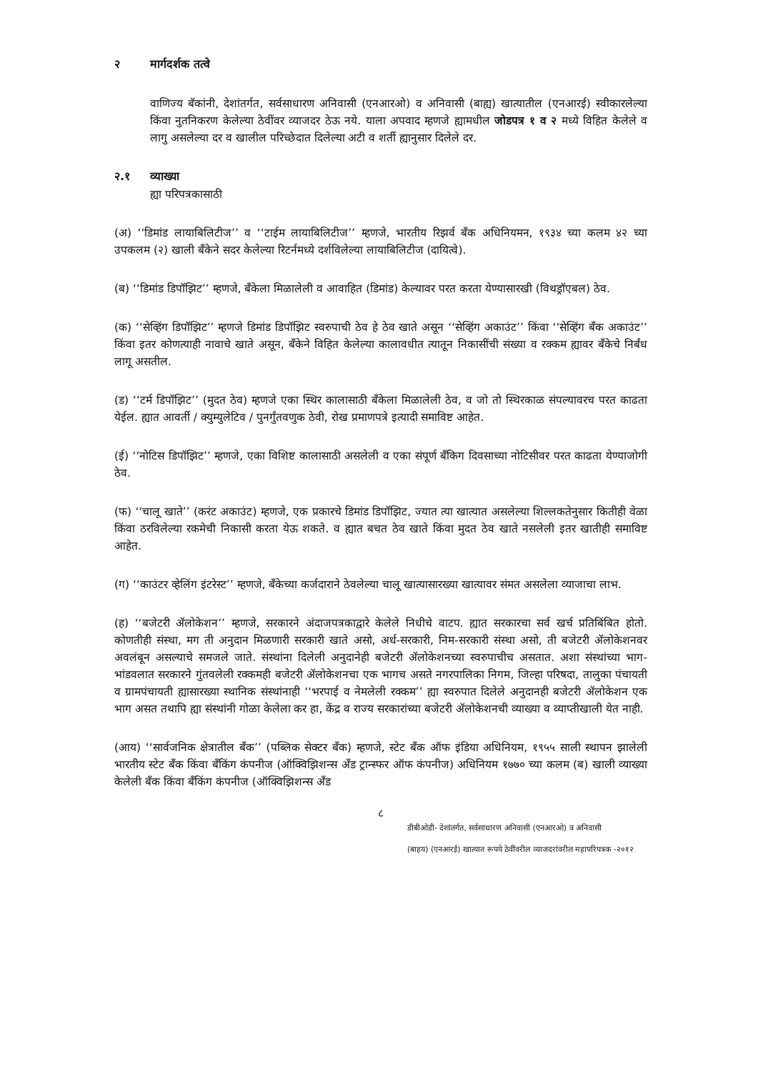२ मार्गदर्शक तत्वे
वाणिज्य बॅकांनी, देशांतर्गत, सर्वसाधारण अनिवासी (एनआरओ) व अनिवासी (बाह्य) खात्यातील (एनआरई) स्वीकारलेल्या किंवा नुतनिकरण केलेल्या ठेवींवर व्याजदर ठेऊ नये. याला अपवाद म्हणजे ह्यामधील जोडपत्र १ व २ मध्ये विहित केलेले व लागु असलेल्या दर व खालील परिच्छेदात दिलेल्या अटी व शर्ती ह्यानुसार दिलेले दर.
२.१ व्याख्या
ह्या परिपत्रकासाठी
(अ) ‘‘डिमांड लायाबिलिटीज’’ व ‘‘टाईम लायाबिलिटीज’’ म्हणजे, भारतीय रिझर्व बँक अधिनियमन, १९३४ च्या कलम ४२ च्या उपकलम (२) खाली बँकेने सदर केलेल्या रिटर्नमध्ये दर्शविलेल्या लायाबिलिटीज (दायित्वे).
(ब) ‘‘डिमांड डिपॉझिट’’ म्हणजे, बँकेला मिळालेली व आवाहित (डिमांड) केल्यावर परत करता येण्यासारखी (विथड्रॉएबल) ठेव.
(क) ‘‘सेव्हिंग डिपॉझिट’’ म्हणजे डिमांड डिपॉझिट स्वरुपाची ठेव हे ठेव खाते असून ‘‘सेव्हिंग अकाउंट’’ किंवा ‘‘सेव्हिंग बँक अकाउंट’’ किंवा इतर कोणत्याही नावाचे खाते असून, बँकेने विहित केलेल्या कालावधीत त्यातून निकासींची संख्या व रक्कम ह्यावर बँकेचे निर्बंध लागू असतील.
(ड) ‘‘टर्म डिपॉझिट’’ (मुदत ठेव) म्हणजे एका स्थिर कालासाठी बँकेला मिळालेली ठेव, व जो तो स्थिरकाळ संपल्यावरच परत काढता येईल. ह्यात आवर्ती / क्युम्युलेटिव / पुनर्गुंतवणुक ठेवी, रोख प्रमाणपत्रे इत्यादी समाविष्ट आहेत.
(ई) ‘‘नोटिस डिपॉझिट’’ म्हणजे, एका विशिष्ट कालासाठी असलेली व एका संपूर्ण बँकिग दिवसाच्या नोटिसीवर परत काढता येण्याजोगी ठेव.
(फ) ‘‘चालू खाते’’ (करंट अकाउंट) म्हणजे, एक प्रकारचे डिमांड डिपॉझिट, ज्यात त्या खात्यात असलेल्या शिल्लकतेनुसार कितीही वेळा किंवा ठरविलेल्या रकमेची निकासी करता येऊ शकते. व ह्यात बचत ठेव खाते किंवा मुदत ठेव खाते नसलेली इतर खातीही समाविष्ट आहेत.
(ग) ‘‘काउंटर व्हेलिंग इंटरेस्ट’’ म्हणजे, बँकेच्या कर्जदाराने ठेवलेल्या चालू खात्यासारख्या खात्यावर संमत असलेला व्याजाचा लाभ.
(ह) ‘‘बजेटरी ॲलोकेशन’’ म्हणजे, सरकारने अंदाजपत्रकाद्वारे केलेले निधीचे वाटप. ह्यात सरकारचा सर्व खर्च प्रतिबिंबित होतो. कोणतीही संस्था, मग ती अनुदान मिळणारी सरकारी खाते असो, अर्ध-सरकारी, निम-सरकारी संस्था असो, ती बजेटरी ॲलोकेशनवर अवलंबून असल्याचे समजले जाते. संस्थांना दिलेली अनुदानेही बजेटरी ॲलोकेशनच्या स्वरुपाचीच असतात. अशा संस्थांच्या भाग-भांडवलात सरकारने गुंतवलेली रक्कमही बजेटरी ॲलोकेशनचा एक भागच असते नगरपालिका निगम, जिल्हा परिषदा, तालुका पंचायती व ग्रामपंचायती ह्यासारख्या स्थानिक संस्थांनाही ‘‘भरपाई व नेमलेली रक्कम’’ ह्या स्वरुपात दिलेले अनुदानही बजेटरी ॲलोकेशन एक भाग असत तथापि ह्या संस्थांनी गोळा केलेला कर हा, केंद्र व राज्य सरकारांच्या बजेटरी ॲलोकेशनची व्याख्या व व्याप्तीखाली येत नाही.
(आय) ‘‘सार्वजनिक क्षेत्रातील बँक’’ (पब्लिक सेक्टर बँक) म्हणजे, स्टेट बँक ऑफ इंडिया अधिनियम, १९५५ साली स्थापन झालेली भारतीय स्टेट बँक किंवा बँकिंग कंपनीज (ऑक्विझिशन्स अँड ट्रान्स्फर ऑफ कंपनीज) अधिनियम १७७० च्या कलम (ब) खाली व्याख्या केलेली बँक किंवा बँकिंग कंपनीज (ऑक्विझिशन्स अँड
८
डीबीओडी- देशांतर्गत, सर्वसाधारण अनिवासी (एनआरओ) व अनिवासी
(बाहय) (एनआरई) खात्यात रूपये ठेवींवरील व्याजदरांवरील महापरिपत्रक -२०१२